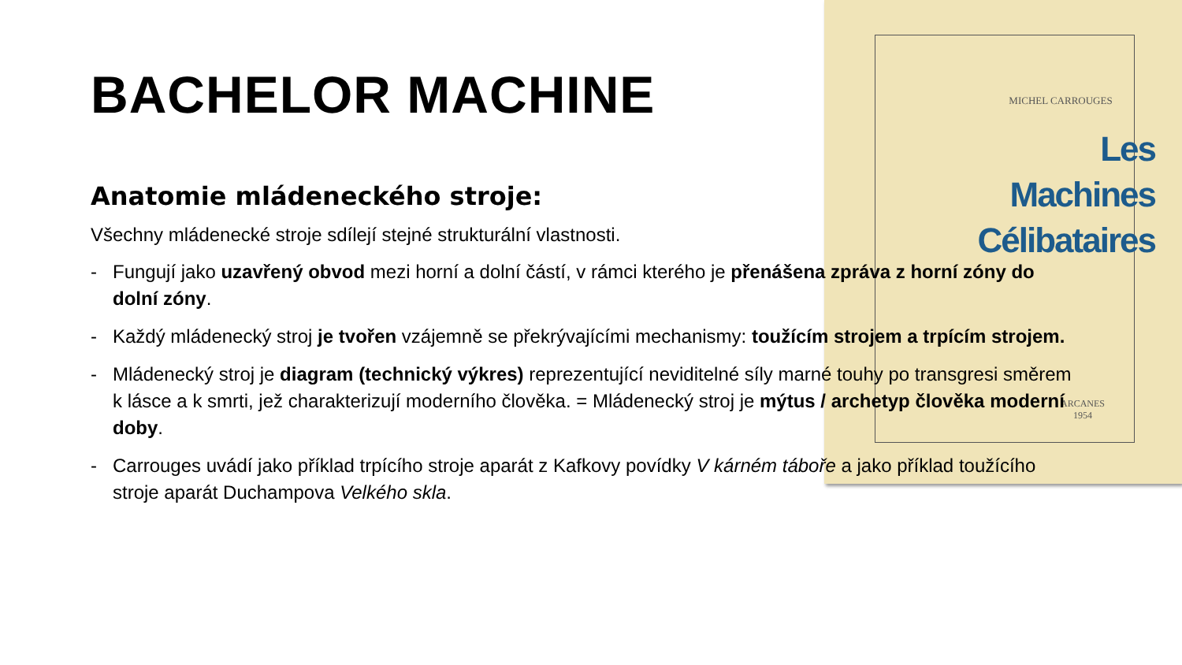MICHEL CARROUGES
Les Machines
Célibataires
ARCANES
1954
BACHELOR MACHINE
Anatomie mládeneckého stroje:
Všechny mládenecké stroje sdílejí stejné strukturální vlastnosti.
- Fungují jako uzavřený obvod mezi horní a dolní částí, v rámci kterého je přenášena zpráva z horní zóny do dolní zóny.
- Každý mládenecký stroj je tvořen vzájemně se překrývajícími mechanismy: toužícím strojem a trpícím strojem.
- Mládenecký stroj je diagram (technický výkres) reprezentující neviditelné síly marné touhy po transgresi směrem k lásce a k smrti, jež charakterizují moderního člověka. = Mládenecký stroj je mýtus / archetyp člověka moderní doby.
- Carrouges uvádí jako příklad trpícího stroje aparát z Kafkovy povídky V kárném táboře a jako příklad toužícího stroje aparát Duchampova Velkého skla.